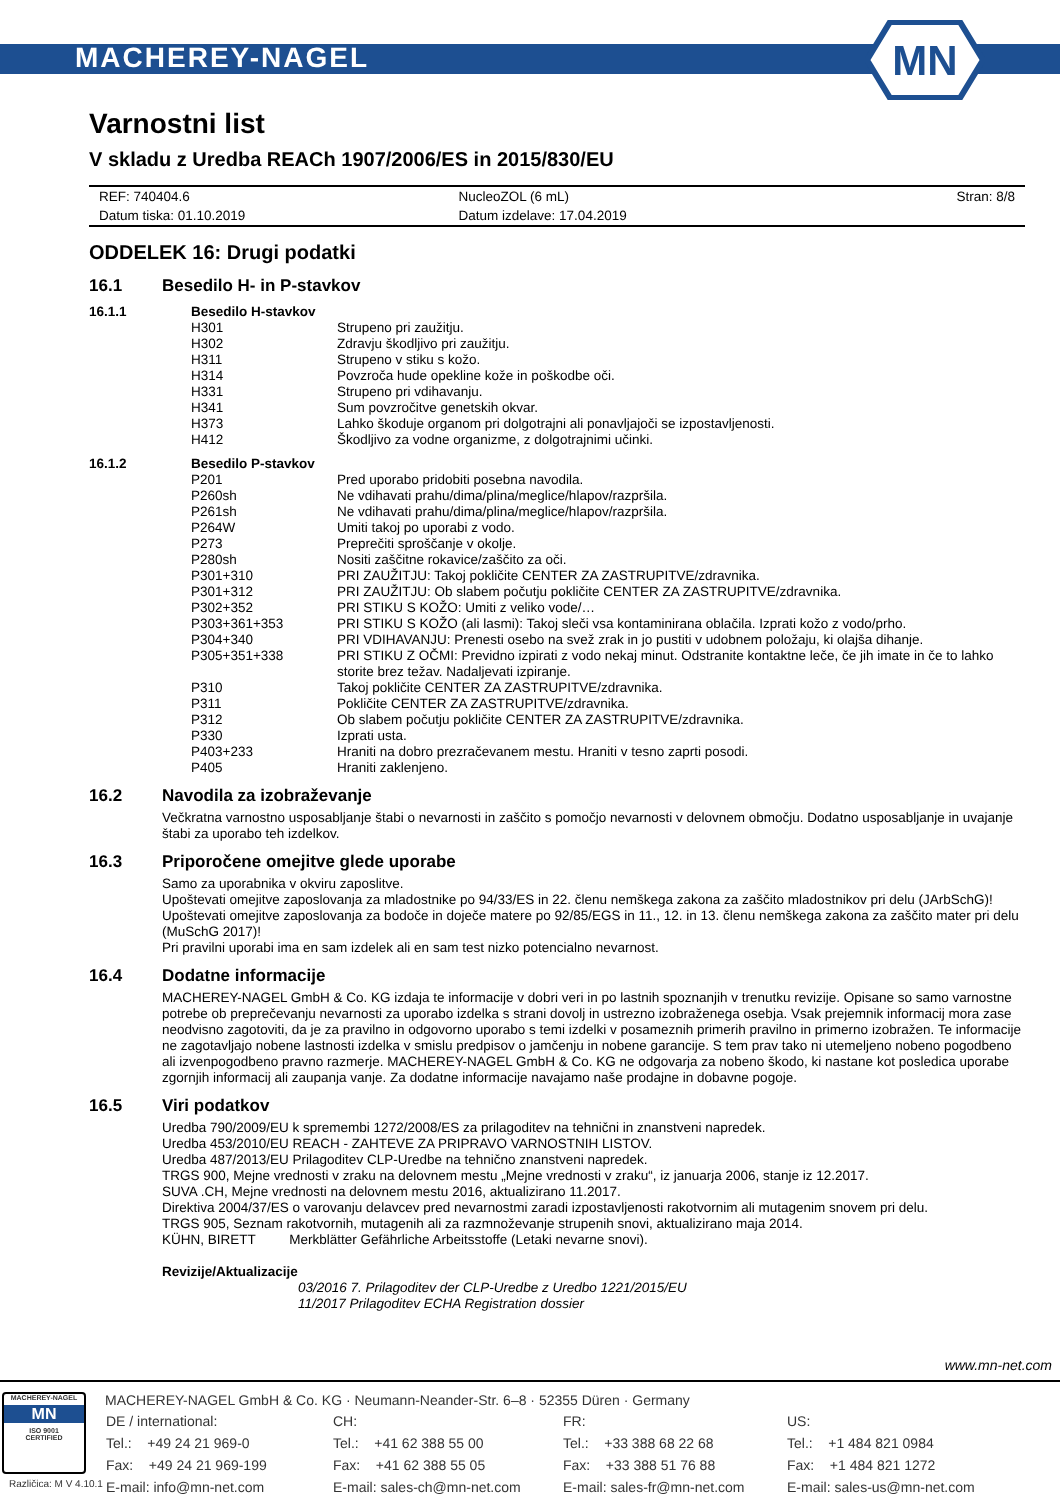MACHEREY-NAGEL
MN
Varnostni list
V skladu z Uredba REACh 1907/2006/ES in 2015/830/EU
| REF: 740404.6 | NucleoZOL (6 mL) | Stran: 8/8 |
| Datum tiska: 01.10.2019 | Datum izdelave: 17.04.2019 | |
ODDELEK 16: Drugi podatki
16.1 Besedilo H- in P-stavkov
| 16.1.1 | Besedilo H-stavkov | |
| | H301 | Strupeno pri zaužitju. |
| | H302 | Zdravju škodljivo pri zaužitju. |
| | H311 | Strupeno v stiku s kožo. |
| | H314 | Povzroča hude opekline kože in poškodbe oči. |
| | H331 | Strupeno pri vdihavanju. |
| | H341 | Sum povzročitve genetskih okvar. |
| | H373 | Lahko škoduje organom pri dolgotrajni ali ponavljajoči se izpostavljenosti. |
| | H412 | Škodljivo za vodne organizme, z dolgotrajnimi učinki. |
| 16.1.2 | Besedilo P-stavkov | |
| | P201 | Pred uporabo pridobiti posebna navodila. |
| | P260sh | Ne vdihavati prahu/dima/plina/meglice/hlapov/razpršila. |
| | P261sh | Ne vdihavati prahu/dima/plina/meglice/hlapov/razpršila. |
| | P264W | Umiti takoj po uporabi z vodo. |
| | P273 | Preprečiti sproščanje v okolje. |
| | P280sh | Nositi zaščitne rokavice/zaščito za oči. |
| | P301+310 | PRI ZAUŽITJU: Takoj pokličite CENTER ZA ZASTRUPITVE/zdravnika. |
| | P301+312 | PRI ZAUŽITJU: Ob slabem počutju pokličite CENTER ZA ZASTRUPITVE/zdravnika. |
| | P302+352 | PRI STIKU S KOŽO: Umiti z veliko vode/… |
| | P303+361+353 | PRI STIKU S KOŽO (ali lasmi): Takoj sleči vsa kontaminirana oblačila. Izprati kožo z vodo/prho. |
| | P304+340 | PRI VDIHAVANJU: Prenesti osebo na svež zrak in jo pustiti v udobnem položaju, ki olajša dihanje. |
| | P305+351+338 | PRI STIKU Z OČMI: Previdno izpirati z vodo nekaj minut. Odstranite kontaktne leče, če jih imate in če to lahko storite brez težav. Nadaljevati izpiranje. |
| | P310 | Takoj pokličite CENTER ZA ZASTRUPITVE/zdravnika. |
| | P311 | Pokličite CENTER ZA ZASTRUPITVE/zdravnika. |
| | P312 | Ob slabem počutju pokličite CENTER ZA ZASTRUPITVE/zdravnika. |
| | P330 | Izprati usta. |
| | P403+233 | Hraniti na dobro prezračevanem mestu. Hraniti v tesno zaprti posodi. |
| | P405 | Hraniti zaklenjeno. |
16.2 Navodila za izobraževanje
Večkratna varnostno usposabljanje štabi o nevarnosti in zaščito s pomočjo nevarnosti v delovnem območju. Dodatno usposabljanje in uvajanje štabi za uporabo teh izdelkov.
16.3 Priporočene omejitve glede uporabe
Samo za uporabnika v okviru zaposlitve.
Upoštevati omejitve zaposlovanja za mladostnike po 94/33/ES in 22. členu nemškega zakona za zaščito mladostnikov pri delu (JArbSchG)!
Upoštevati omejitve zaposlovanja za bodoče in doječe matere po 92/85/EGS in 11., 12. in 13. členu nemškega zakona za zaščito mater pri delu (MuSchG 2017)!
Pri pravilni uporabi ima en sam izdelek ali en sam test nizko potencialno nevarnost.
16.4 Dodatne informacije
MACHEREY-NAGEL GmbH & Co. KG izdaja te informacije v dobri veri in po lastnih spoznanjih v trenutku revizije. Opisane so samo varnostne potrebe ob preprečevanju nevarnosti za uporabo izdelka s strani dovolj in ustrezno izobraženega osebja. Vsak prejemnik informacij mora zase neodvisno zagotoviti, da je za pravilno in odgovorno uporabo s temi izdelki v posameznih primerih pravilno in primerno izobražen. Te informacije ne zagotavljajo nobene lastnosti izdelka v smislu predpisov o jamčenju in nobene garancije. S tem prav tako ni utemeljeno nobeno pogodbeno ali izvenpogodbeno pravno razmerje. MACHEREY-NAGEL GmbH & Co. KG ne odgovarja za nobeno škodo, ki nastane kot posledica uporabe zgornjih informacij ali zaupanja vanje. Za dodatne informacije navajamo naše prodajne in dobavne pogoje.
16.5 Viri podatkov
Uredba 790/2009/EU k spremembi 1272/2008/ES za prilagoditev na tehnični in znanstveni napredek.
Uredba 453/2010/EU REACH - ZAHTEVE ZA PRIPRAVO VARNOSTNIH LISTOV.
Uredba 487/2013/EU Prilagoditev CLP-Uredbe na tehnično znanstveni napredek.
TRGS 900, Mejne vrednosti v zraku na delovnem mestu „Mejne vrednosti v zraku“, iz januarja 2006, stanje iz 12.2017.
SUVA .CH, Mejne vrednosti na delovnem mestu 2016, aktualizirano 11.2017.
Direktiva 2004/37/ES o varovanju delavcev pred nevarnostmi zaradi izpostavljenosti rakotvornim ali mutagenim snovem pri delu.
TRGS 905, Seznam rakotvornih, mutagenih ali za razmnoževanje strupenih snovi, aktualizirano maja 2014.
KÜHN, BIRETT Merkblätter Gefährliche Arbeitsstoffe (Letaki nevarne snovi).
Revizije/Aktualizacije
03/2016 7. Prilagoditev der CLP-Uredbe z Uredbo 1221/2015/EU
11/2017 Prilagoditev ECHA Registration dossier
www.mn-net.com
MACHEREY-NAGEL
MN
ISO 9001
CERTIFIED
MACHEREY-NAGEL GmbH & Co. KG · Neumann-Neander-Str. 6–8 · 52355 Düren · Germany
| DE / international: | CH: | FR: | US: |
| Tel.: +49 24 21 969-0 | Tel.: +41 62 388 55 00 | Tel.: +33 388 68 22 68 | Tel.: +1 484 821 0984 |
| Fax: +49 24 21 969-199 | Fax: +41 62 388 55 05 | Fax: +33 388 51 76 88 | Fax: +1 484 821 1272 |
| E-mail: info@mn-net.com | E-mail: sales-ch@mn-net.com | E-mail: sales-fr@mn-net.com | E-mail: sales-us@mn-net.com |
Različica: M V 4.10.1